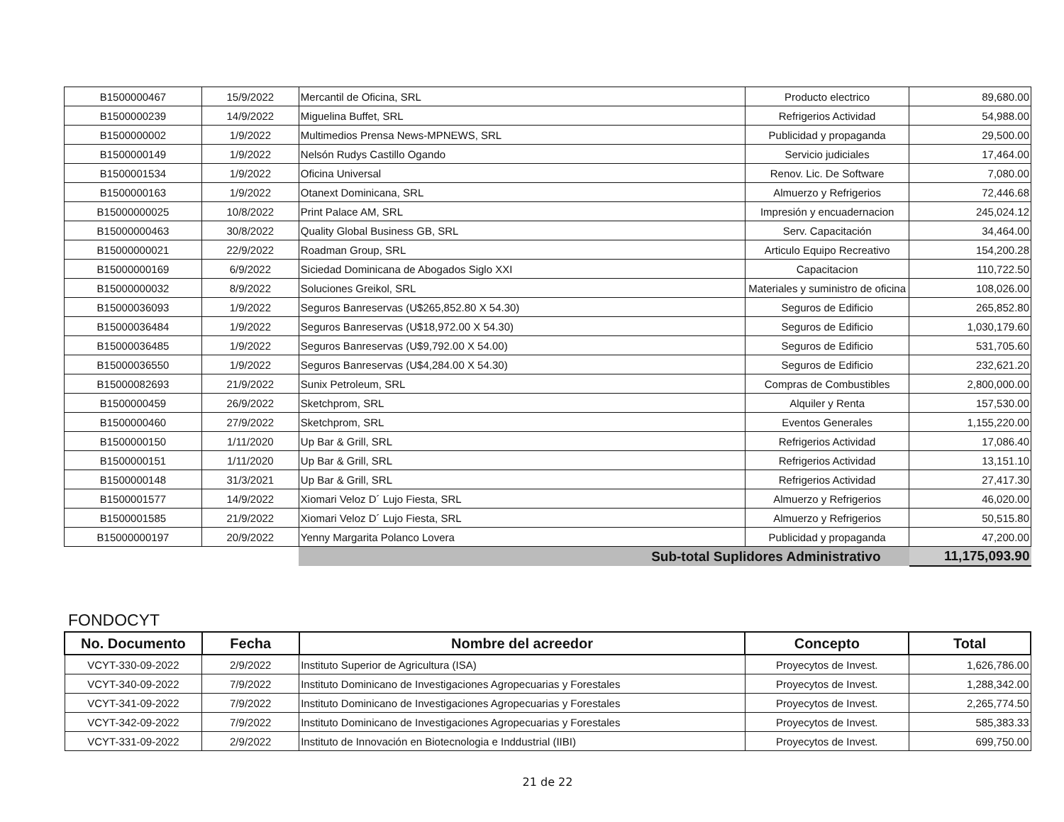| B1500000467 | 15/9/2022 | Mercantil de Oficina, SRL | Producto electrico | 89,680.00 |
| B1500000239 | 14/9/2022 | Miguelina Buffet, SRL | Refrigerios Actividad | 54,988.00 |
| B1500000002 | 1/9/2022 | Multimedios Prensa News-MPNEWS, SRL | Publicidad y propaganda | 29,500.00 |
| B1500000149 | 1/9/2022 | Nelsón Rudys Castillo Ogando | Servicio judiciales | 17,464.00 |
| B1500001534 | 1/9/2022 | Oficina Universal | Renov. Lic. De Software | 7,080.00 |
| B1500000163 | 1/9/2022 | Otanext Dominicana, SRL | Almuerzo y Refrigerios | 72,446.68 |
| B15000000025 | 10/8/2022 | Print Palace AM, SRL | Impresión y encuadernacion | 245,024.12 |
| B15000000463 | 30/8/2022 | Quality Global Business GB, SRL | Serv. Capacitación | 34,464.00 |
| B15000000021 | 22/9/2022 | Roadman Group, SRL | Articulo Equipo Recreativo | 154,200.28 |
| B15000000169 | 6/9/2022 | Siciedad Dominicana de Abogados Siglo XXI | Capacitacion | 110,722.50 |
| B15000000032 | 8/9/2022 | Soluciones Greikol, SRL | Materiales y suministro de oficina | 108,026.00 |
| B15000036093 | 1/9/2022 | Seguros Banreservas (U$265,852.80 X 54.30) | Seguros de Edificio | 265,852.80 |
| B15000036484 | 1/9/2022 | Seguros Banreservas (U$18,972.00 X 54.30) | Seguros de Edificio | 1,030,179.60 |
| B15000036485 | 1/9/2022 | Seguros Banreservas (U$9,792.00 X 54.00) | Seguros de Edificio | 531,705.60 |
| B15000036550 | 1/9/2022 | Seguros Banreservas (U$4,284.00 X 54.30) | Seguros de Edificio | 232,621.20 |
| B15000082693 | 21/9/2022 | Sunix Petroleum, SRL | Compras de Combustibles | 2,800,000.00 |
| B1500000459 | 26/9/2022 | Sketchprom, SRL | Alquiler y Renta | 157,530.00 |
| B1500000460 | 27/9/2022 | Sketchprom, SRL | Eventos Generales | 1,155,220.00 |
| B1500000150 | 1/11/2020 | Up Bar & Grill, SRL | Refrigerios Actividad | 17,086.40 |
| B1500000151 | 1/11/2020 | Up Bar & Grill, SRL | Refrigerios Actividad | 13,151.10 |
| B1500000148 | 31/3/2021 | Up Bar & Grill, SRL | Refrigerios Actividad | 27,417.30 |
| B1500001577 | 14/9/2022 | Xiomari Veloz D´ Lujo Fiesta, SRL | Almuerzo y Refrigerios | 46,020.00 |
| B1500001585 | 21/9/2022 | Xiomari Veloz D´ Lujo Fiesta, SRL | Almuerzo y Refrigerios | 50,515.80 |
| B15000000197 | 20/9/2022 | Yenny Margarita Polanco Lovera | Publicidad y propaganda | 47,200.00 |
| | | Sub-total Suplidores Administrativo | | 11,175,093.90 |
FONDOCYT
| No. Documento | Fecha | Nombre del acreedor | Concepto | Total |
| --- | --- | --- | --- | --- |
| VCYT-330-09-2022 | 2/9/2022 | Instituto Superior de Agricultura (ISA) | Proyecytos de Invest. | 1,626,786.00 |
| VCYT-340-09-2022 | 7/9/2022 | Instituto Dominicano de Investigaciones Agropecuarias y Forestales | Proyecytos de Invest. | 1,288,342.00 |
| VCYT-341-09-2022 | 7/9/2022 | Instituto Dominicano de Investigaciones Agropecuarias y Forestales | Proyecytos de Invest. | 2,265,774.50 |
| VCYT-342-09-2022 | 7/9/2022 | Instituto Dominicano de Investigaciones Agropecuarias y Forestales | Proyecytos de Invest. | 585,383.33 |
| VCYT-331-09-2022 | 2/9/2022 | Instituto de Innovación en Biotecnologia e Inddustrial (IIBI) | Proyecytos de Invest. | 699,750.00 |
21 de 22